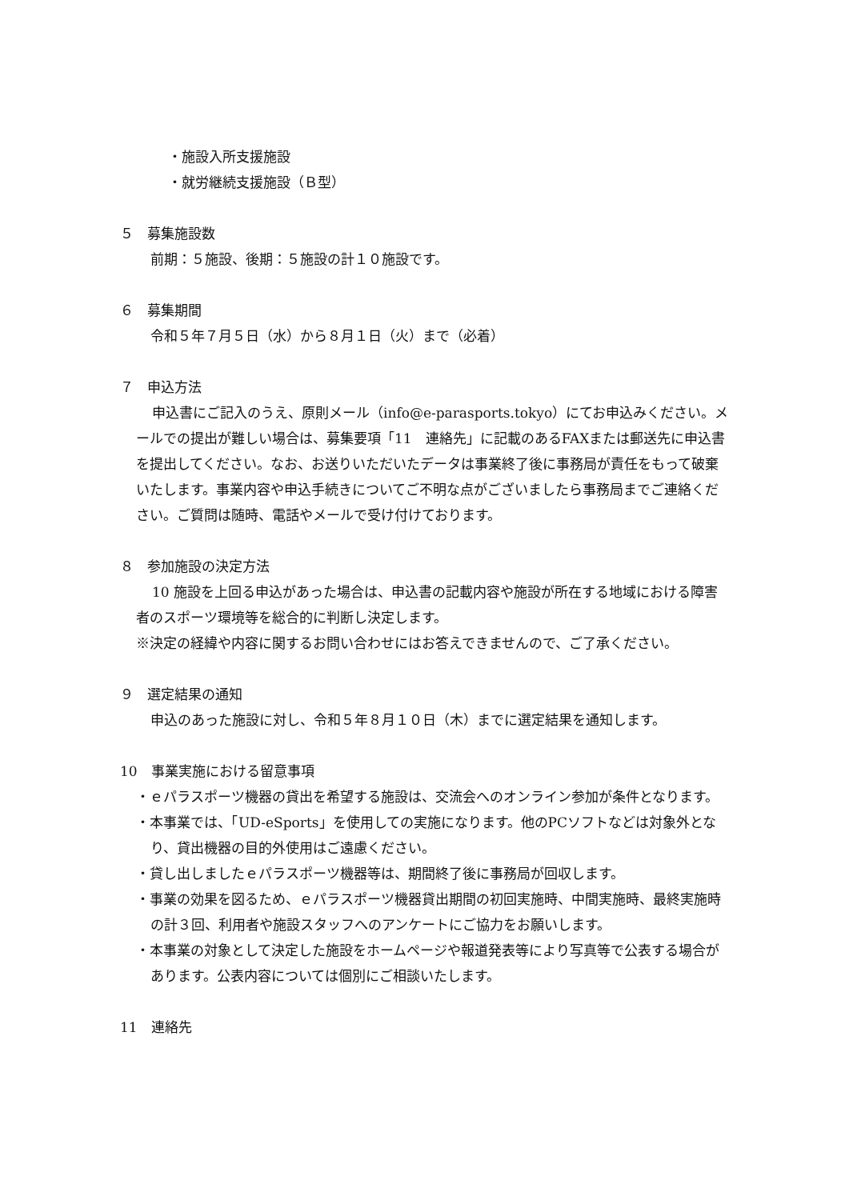・施設入所支援施設
・就労継続支援施設（Ｂ型）
５　募集施設数
前期：５施設、後期：５施設の計１０施設です。
６　募集期間
令和５年７月５日（水）から８月１日（火）まで（必着）
７　申込方法
申込書にご記入のうえ、原則メール（info@e-parasports.tokyo）にてお申込みください。メールでの提出が難しい場合は、募集要項「11　連絡先」に記載のあるFAXまたは郵送先に申込書を提出してください。なお、お送りいただいたデータは事業終了後に事務局が責任をもって破棄いたします。事業内容や申込手続きについてご不明な点がございましたら事務局までご連絡ください。ご質問は随時、電話やメールで受け付けております。
８　参加施設の決定方法
10 施設を上回る申込があった場合は、申込書の記載内容や施設が所在する地域における障害者のスポーツ環境等を総合的に判断し決定します。
※決定の経緯や内容に関するお問い合わせにはお答えできませんので、ご了承ください。
９　選定結果の通知
申込のあった施設に対し、令和５年８月１０日（木）までに選定結果を通知します。
10　事業実施における留意事項
・ｅパラスポーツ機器の貸出を希望する施設は、交流会へのオンライン参加が条件となります。
・本事業では、「UD-eSports」を使用しての実施になります。他のPCソフトなどは対象外となり、貸出機器の目的外使用はご遠慮ください。
・貸し出しましたｅパラスポーツ機器等は、期間終了後に事務局が回収します。
・事業の効果を図るため、ｅパラスポーツ機器貸出期間の初回実施時、中間実施時、最終実施時の計３回、利用者や施設スタッフへのアンケートにご協力をお願いします。
・本事業の対象として決定した施設をホームページや報道発表等により写真等で公表する場合があります。公表内容については個別にご相談いたします。
11　連絡先